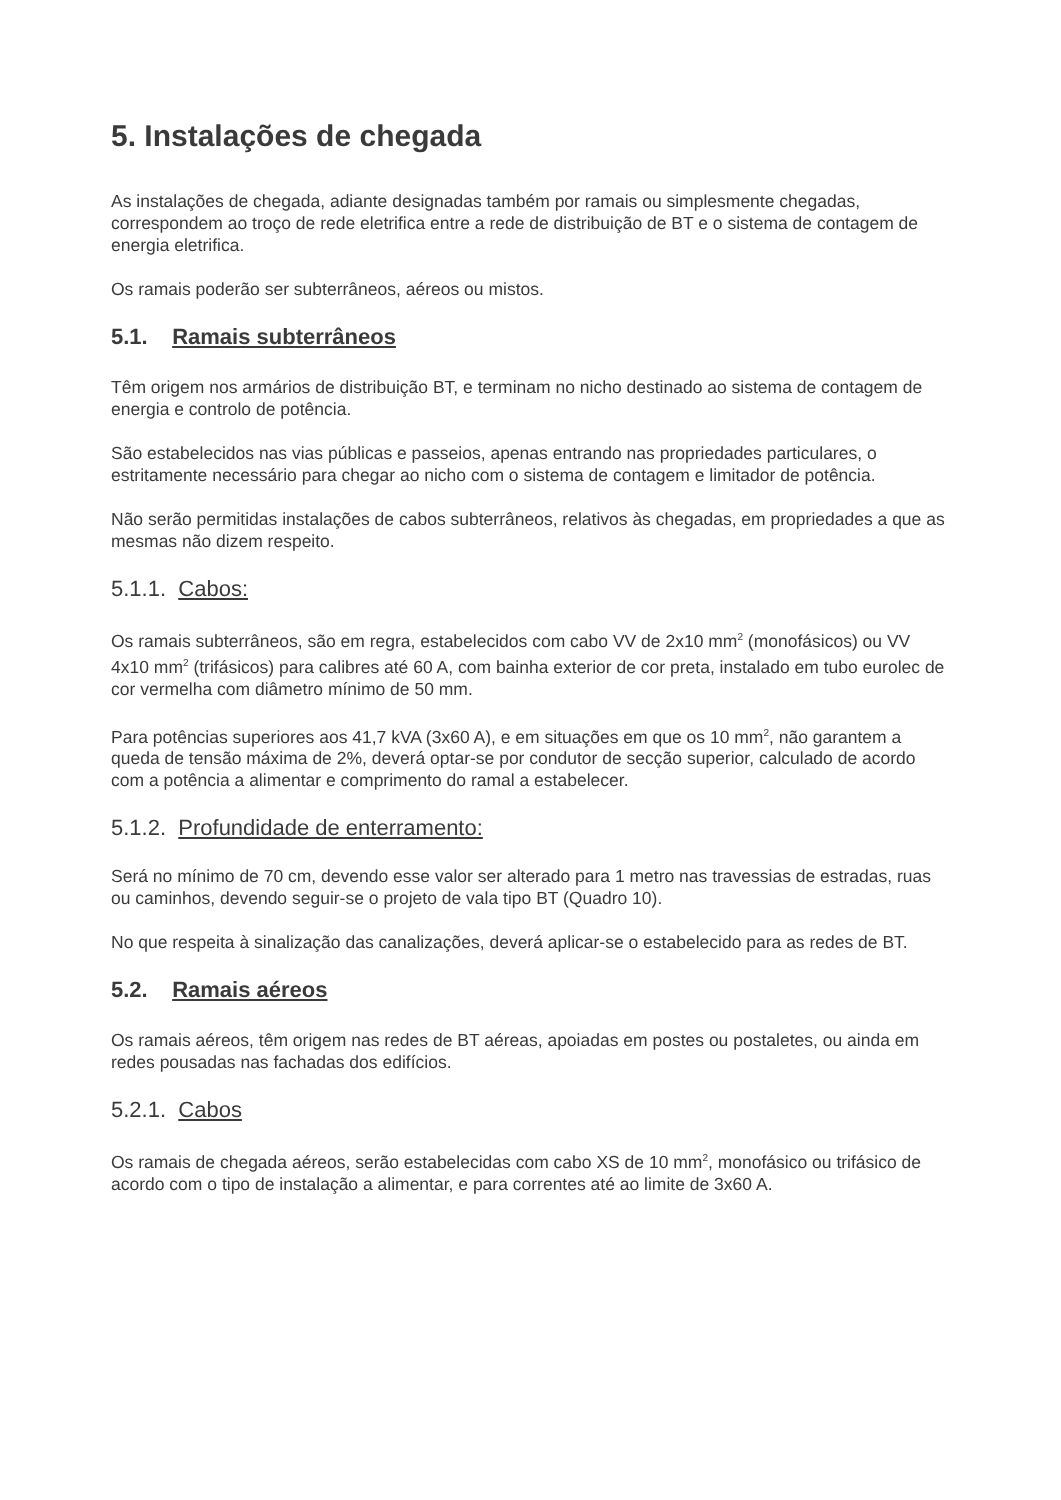5. Instalações de chegada
As instalações de chegada, adiante designadas também por ramais ou simplesmente chegadas, correspondem ao troço de rede eletrifica entre a rede de distribuição de BT e o sistema de contagem de energia eletrifica.
Os ramais poderão ser subterrâneos, aéreos ou mistos.
5.1. Ramais subterrâneos
Têm origem nos armários de distribuição BT, e terminam no nicho destinado ao sistema de contagem de energia e controlo de potência.
São estabelecidos nas vias públicas e passeios, apenas entrando nas propriedades particulares, o estritamente necessário para chegar ao nicho com o sistema de contagem e limitador de potência.
Não serão permitidas instalações de cabos subterrâneos, relativos às chegadas, em propriedades a que as mesmas não dizem respeito.
5.1.1. Cabos:
Os ramais subterrâneos, são em regra, estabelecidos com cabo VV de 2x10 mm<sup>2</sup> (monofásicos) ou VV 4x10 mm<sup>2</sup> (trifásicos) para calibres até 60 A, com bainha exterior de cor preta, instalado em tubo eurolec de cor vermelha com diâmetro mínimo de 50 mm.
Para potências superiores aos 41,7 kVA (3x60 A), e em situações em que os 10 mm<sup>2</sup>, não garantem a queda de tensão máxima de 2%, deverá optar-se por condutor de secção superior, calculado de acordo com a potência a alimentar e comprimento do ramal a estabelecer.
5.1.2. Profundidade de enterramento:
Será no mínimo de 70 cm, devendo esse valor ser alterado para 1 metro nas travessias de estradas, ruas ou caminhos, devendo seguir-se o projeto de vala tipo BT (Quadro 10).
No que respeita à sinalização das canalizações, deverá aplicar-se o estabelecido para as redes de BT.
5.2. Ramais aéreos
Os ramais aéreos, têm origem nas redes de BT aéreas, apoiadas em postes ou postaletes, ou ainda em redes pousadas nas fachadas dos edifícios.
5.2.1. Cabos
Os ramais de chegada aéreos, serão estabelecidas com cabo XS de 10 mm<sup>2</sup>, monofásico ou trifásico de acordo com o tipo de instalação a alimentar, e para correntes até ao limite de 3x60 A.